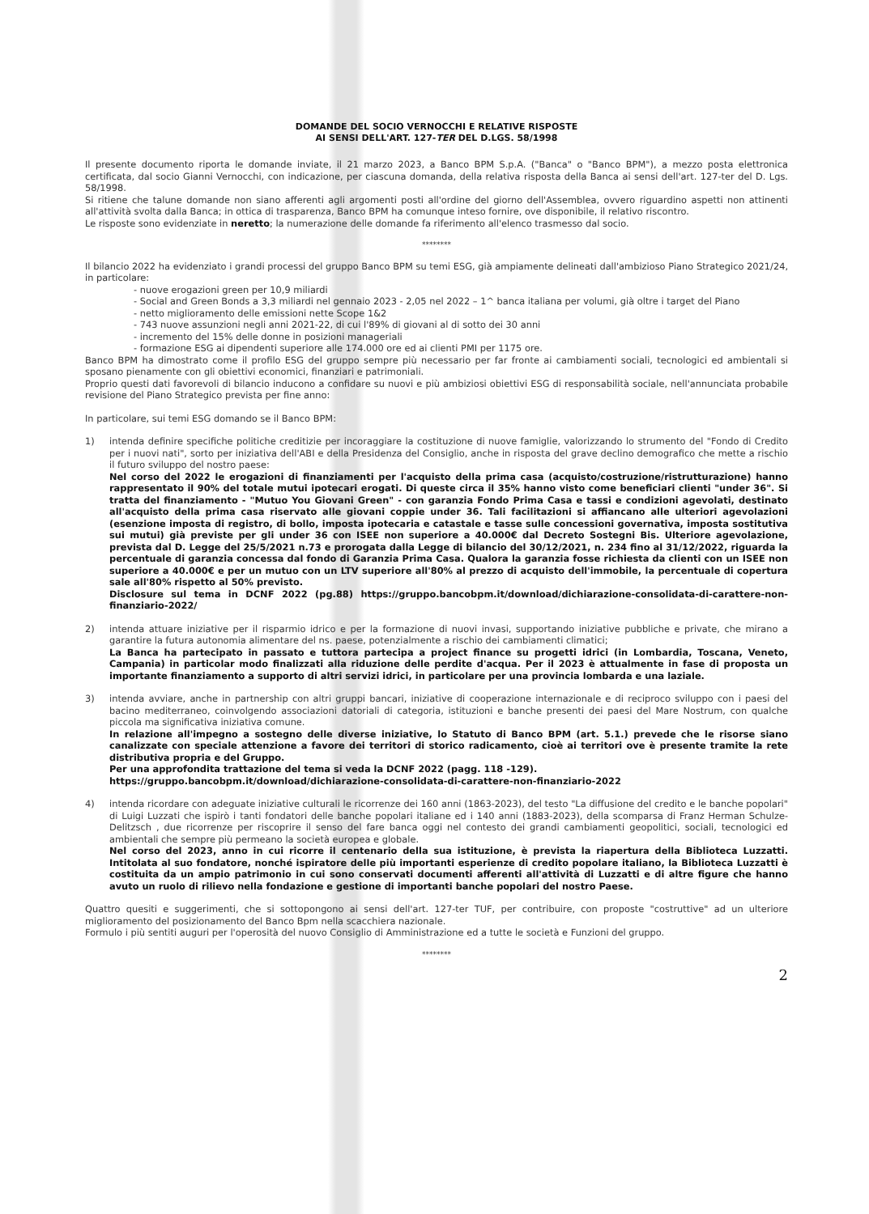DOMANDE DEL SOCIO VERNOCCHI E RELATIVE RISPOSTE
AI SENSI DELL'ART. 127-TER DEL D.LGS. 58/1998
Il presente documento riporta le domande inviate, il 21 marzo 2023, a Banco BPM S.p.A. ("Banca" o "Banco BPM"), a mezzo posta elettronica certificata, dal socio Gianni Vernocchi, con indicazione, per ciascuna domanda, della relativa risposta della Banca ai sensi dell'art. 127-ter del D. Lgs. 58/1998.
Si ritiene che talune domande non siano afferenti agli argomenti posti all'ordine del giorno dell'Assemblea, ovvero riguardino aspetti non attinenti all'attività svolta dalla Banca; in ottica di trasparenza, Banco BPM ha comunque inteso fornire, ove disponibile, il relativo riscontro.
Le risposte sono evidenziate in neretto; la numerazione delle domande fa riferimento all'elenco trasmesso dal socio.
********
Il bilancio 2022 ha evidenziato i grandi processi del gruppo Banco BPM su temi ESG, già ampiamente delineati dall'ambizioso Piano Strategico 2021/24, in particolare:
- nuove erogazioni green per 10,9 miliardi
- Social and Green Bonds a 3,3 miliardi nel gennaio 2023 - 2,05 nel 2022 – 1^ banca italiana per volumi, già oltre i target del Piano
- netto miglioramento delle emissioni nette Scope 1&2
- 743 nuove assunzioni negli anni 2021-22, di cui l'89% di giovani al di sotto dei 30 anni
- incremento del 15% delle donne in posizioni manageriali
- formazione ESG ai dipendenti superiore alle 174.000 ore ed ai clienti PMI per 1175 ore.
Banco BPM ha dimostrato come il profilo ESG del gruppo sempre più necessario per far fronte ai cambiamenti sociali, tecnologici ed ambientali si sposano pienamente con gli obiettivi economici, finanziari e patrimoniali.
Proprio questi dati favorevoli di bilancio inducono a confidare su nuovi e più ambiziosi obiettivi ESG di responsabilità sociale, nell'annunciata probabile revisione del Piano Strategico prevista per fine anno:
In particolare, sui temi ESG domando se il Banco BPM:
1) intenda definire specifiche politiche creditizie per incoraggiare la costituzione di nuove famiglie, valorizzando lo strumento del "Fondo di Credito per i nuovi nati", sorto per iniziativa dell'ABI e della Presidenza del Consiglio, anche in risposta del grave declino demografico che mette a rischio il futuro sviluppo del nostro paese:
Nel corso del 2022 le erogazioni di finanziamenti per l'acquisto della prima casa (acquisto/costruzione/ristrutturazione) hanno rappresentato il 90% del totale mutui ipotecari erogati. Di queste circa il 35% hanno visto come beneficiari clienti "under 36". Si tratta del finanziamento - "Mutuo You Giovani Green" - con garanzia Fondo Prima Casa e tassi e condizioni agevolati, destinato all'acquisto della prima casa riservato alle giovani coppie under 36. Tali facilitazioni si affiancano alle ulteriori agevolazioni (esenzione imposta di registro, di bollo, imposta ipotecaria e catastale e tasse sulle concessioni governativa, imposta sostitutiva sui mutui) già previste per gli under 36 con ISEE non superiore a 40.000€ dal Decreto Sostegni Bis. Ulteriore agevolazione, prevista dal D. Legge del 25/5/2021 n.73 e prorogata dalla Legge di bilancio del 30/12/2021, n. 234 fino al 31/12/2022, riguarda la percentuale di garanzia concessa dal fondo di Garanzia Prima Casa. Qualora la garanzia fosse richiesta da clienti con un ISEE non superiore a 40.000€ e per un mutuo con un LTV superiore all'80% al prezzo di acquisto dell'immobile, la percentuale di copertura sale all'80% rispetto al 50% previsto.
Disclosure sul tema in DCNF 2022 (pg.88) https://gruppo.bancobpm.it/download/dichiarazione-consolidata-di-carattere-non-finanziario-2022/
2) intenda attuare iniziative per il risparmio idrico e per la formazione di nuovi invasi, supportando iniziative pubbliche e private, che mirano a garantire la futura autonomia alimentare del ns. paese, potenzialmente a rischio dei cambiamenti climatici;
La Banca ha partecipato in passato e tuttora partecipa a project finance su progetti idrici (in Lombardia, Toscana, Veneto, Campania) in particolar modo finalizzati alla riduzione delle perdite d'acqua. Per il 2023 è attualmente in fase di proposta un importante finanziamento a supporto di altri servizi idrici, in particolare per una provincia lombarda e una laziale.
3) intenda avviare, anche in partnership con altri gruppi bancari, iniziative di cooperazione internazionale e di reciproco sviluppo con i paesi del bacino mediterraneo, coinvolgendo associazioni datoriali di categoria, istituzioni e banche presenti dei paesi del Mare Nostrum, con qualche piccola ma significativa iniziativa comune.
In relazione all'impegno a sostegno delle diverse iniziative, lo Statuto di Banco BPM (art. 5.1.) prevede che le risorse siano canalizzate con speciale attenzione a favore dei territori di storico radicamento, cioè ai territori ove è presente tramite la rete distributiva propria e del Gruppo.
Per una approfondita trattazione del tema si veda la DCNF 2022 (pagg. 118 -129).
https://gruppo.bancobpm.it/download/dichiarazione-consolidata-di-carattere-non-finanziario-2022
4) intenda ricordare con adeguate iniziative culturali le ricorrenze dei 160 anni (1863-2023), del testo "La diffusione del credito e le banche popolari" di Luigi Luzzati che ispirò i tanti fondatori delle banche popolari italiane ed i 140 anni (1883-2023), della scomparsa di Franz Herman Schulze-Delitzsch , due ricorrenze per riscoprire il senso del fare banca oggi nel contesto dei grandi cambiamenti geopolitici, sociali, tecnologici ed ambientali che sempre più permeano la società europea e globale.
Nel corso del 2023, anno in cui ricorre il centenario della sua istituzione, è prevista la riapertura della Biblioteca Luzzatti. Intitolata al suo fondatore, nonché ispiratore delle più importanti esperienze di credito popolare italiano, la Biblioteca Luzzatti è costituita da un ampio patrimonio in cui sono conservati documenti afferenti all'attività di Luzzatti e di altre figure che hanno avuto un ruolo di rilievo nella fondazione e gestione di importanti banche popolari del nostro Paese.
Quattro quesiti e suggerimenti, che si sottopongono ai sensi dell'art. 127-ter TUF, per contribuire, con proposte "costruttive" ad un ulteriore miglioramento del posizionamento del Banco Bpm nella scacchiera nazionale.
Formulo i più sentiti auguri per l'operosità del nuovo Consiglio di Amministrazione ed a tutte le società e Funzioni del gruppo.
********
2